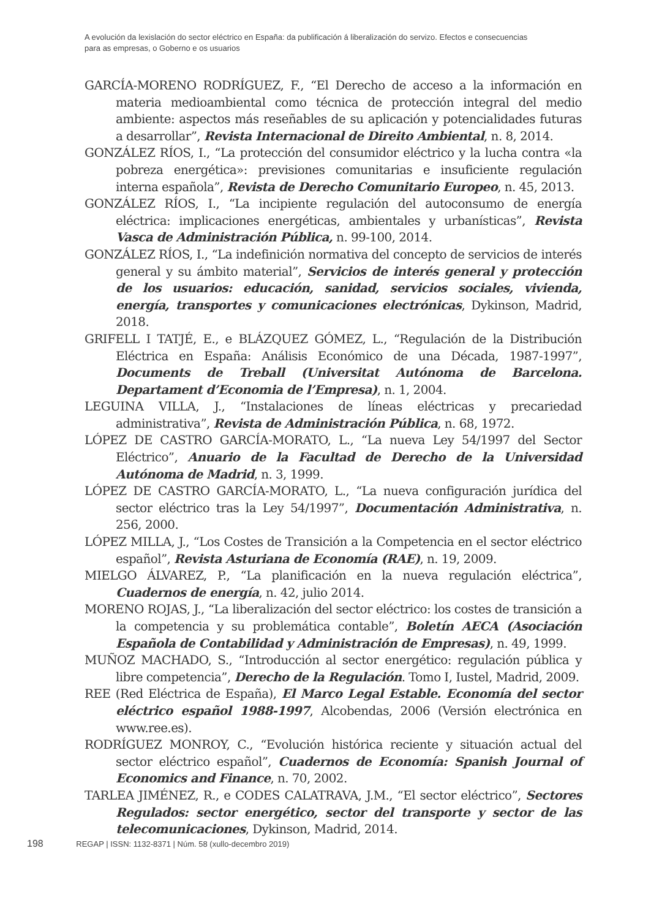A evolución da lexislación do sector eléctrico en España: da publificación á liberalización do servizo. Efectos e consecuencias para as empresas, o Goberno e os usuarios
GARCÍA-MORENO RODRÍGUEZ, F., “El Derecho de acceso a la información en materia medioambiental como técnica de protección integral del medio ambiente: aspectos más reseñables de su aplicación y potencialidades futuras a desarrollar”, Revista Internacional de Direito Ambiental, n. 8, 2014.
GONZÁLEZ RÍOS, I., “La protección del consumidor eléctrico y la lucha contra «la pobreza energética»: previsiones comunitarias e insuficiente regulación interna española”, Revista de Derecho Comunitario Europeo, n. 45, 2013.
GONZÁLEZ RÍOS, I., “La incipiente regulación del autoconsumo de energía eléctrica: implicaciones energéticas, ambientales y urbanísticas”, Revista Vasca de Administración Pública, n. 99-100, 2014.
GONZÁLEZ RÍOS, I., “La indefinición normativa del concepto de servicios de interés general y su ámbito material”, Servicios de interés general y protección de los usuarios: educación, sanidad, servicios sociales, vivienda, energía, transportes y comunicaciones electrónicas, Dykinson, Madrid, 2018.
GRIFELL I TATJÉ, E., e BLÁZQUEZ GÓMEZ, L., “Regulación de la Distribución Eléctrica en España: Análisis Económico de una Década, 1987-1997”, Documents de Treball (Universitat Autónoma de Barcelona. Departament d’Economia de l’Empresa), n. 1, 2004.
LEGUINA VILLA, J., “Instalaciones de líneas eléctricas y precariedad administrativa”, Revista de Administración Pública, n. 68, 1972.
LÓPEZ DE CASTRO GARCÍA-MORATO, L., “La nueva Ley 54/1997 del Sector Eléctrico”, Anuario de la Facultad de Derecho de la Universidad Autónoma de Madrid, n. 3, 1999.
LÓPEZ DE CASTRO GARCÍA-MORATO, L., “La nueva configuración jurídica del sector eléctrico tras la Ley 54/1997”, Documentación Administrativa, n. 256, 2000.
LÓPEZ MILLA, J., “Los Costes de Transición a la Competencia en el sector eléctrico español”, Revista Asturiana de Economía (RAE), n. 19, 2009.
MIELGO ÁLVAREZ, P., “La planificación en la nueva regulación eléctrica”, Cuadernos de energía, n. 42, julio 2014.
MORENO ROJAS, J., “La liberalización del sector eléctrico: los costes de transición a la competencia y su problemática contable”, Boletín AECA (Asociación Española de Contabilidad y Administración de Empresas), n. 49, 1999.
MUÑOZ MACHADO, S., “Introducción al sector energético: regulación pública y libre competencia”, Derecho de la Regulación. Tomo I, Iustel, Madrid, 2009.
REE (Red Eléctrica de España), El Marco Legal Estable. Economía del sector eléctrico español 1988-1997, Alcobendas, 2006 (Versión electrónica en www.ree.es).
RODRÍGUEZ MONROY, C., “Evolución histórica reciente y situación actual del sector eléctrico español”, Cuadernos de Economía: Spanish Journal of Economics and Finance, n. 70, 2002.
TARLEA JIMÉNEZ, R., e CODES CALATRAVA, J.M., “El sector eléctrico”, Sectores Regulados: sector energético, sector del transporte y sector de las telecomunicaciones, Dykinson, Madrid, 2014.
198 REGAP | ISSN: 1132-8371 | Núm. 58 (xullo-decembro 2019)